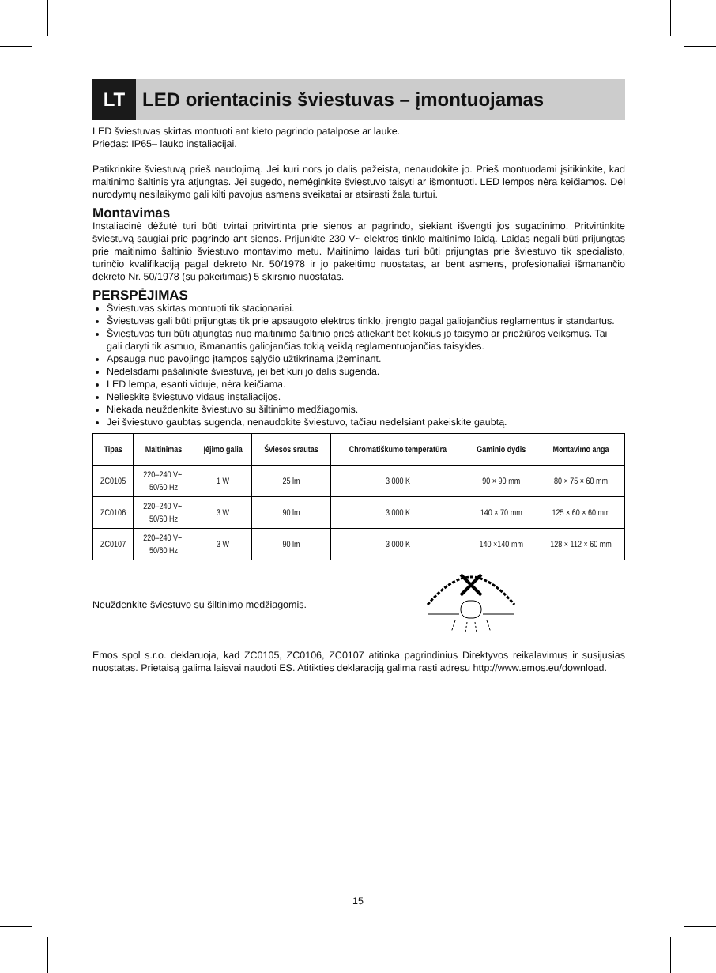LT LED orientacinis šviestuvas – įmontuojamas
LED šviestuvas skirtas montuoti ant kieto pagrindo patalpose ar lauke.
Priedas: IP65– lauko instaliacijai.
Patikrinkite šviestuvą prieš naudojimą. Jei kuri nors jo dalis pažeista, nenaudokite jo. Prieš montuodami įsitikinkite, kad maitinimo šaltinis yra atjungtas. Jei sugedo, nemėginkite šviestuvo taisyti ar išmontuoti. LED lempos nėra keičiamos. Dėl nurodymų nesilaikymo gali kilti pavojus asmens sveikatai ar atsirasti žala turtui.
Montavimas
Instaliacinė dėžutė turi būti tvirtai pritvirtinta prie sienos ar pagrindo, siekiant išvengti jos sugadinimo. Pritvirtinkite šviestuvą saugiai prie pagrindo ant sienos. Prijunkite 230 V~ elektros tinklo maitinimo laidą. Laidas negali būti prijungtas prie maitinimo šaltinio šviestuvo montavimo metu. Maitinimo laidas turi būti prijungtas prie šviestuvo tik specialisto, turinčio kvalifikaciją pagal dekreto Nr. 50/1978 ir jo pakeitimo nuostatas, ar bent asmens, profesionaliai išmanančio dekreto Nr. 50/1978 (su pakeitimais) 5 skirsnio nuostatas.
PERSPĖJIMAS
Šviestuvas skirtas montuoti tik stacionariai.
Šviestuvas gali būti prijungtas tik prie apsaugoto elektros tinklo, įrengto pagal galiojančius reglamentus ir standartus.
Šviestuvas turi būti atjungtas nuo maitinimo šaltinio prieš atliekant bet kokius jo taisymo ar priežiūros veiksmus. Tai gali daryti tik asmuo, išmanantis galiojančias tokią veiklą reglamentuojančias taisykles.
Apsauga nuo pavojingo įtampos sąlyčio užtikrinama įžeminant.
Nedelsdami pašalinkite šviestuvą, jei bet kuri jo dalis sugenda.
LED lempa, esanti viduje, nėra keičiama.
Nelieskite šviestuvo vidaus instaliacijos.
Niekada neuždenkite šviestuvo su šiltinimo medžiagomis.
Jei šviestuvo gaubtas sugenda, nenaudokite šviestuvo, tačiau nedelsiant pakeiskite gaubtą.
| Tipas | Maitinimas | Įėjimo galia | Šviesos srautas | Chromatiškumo temperatūra | Gaminio dydis | Montavimo anga |
| --- | --- | --- | --- | --- | --- | --- |
| ZC0105 | 220–240 V~, 50/60 Hz | 1 W | 25 lm | 3 000 K | 90 × 90 mm | 80 × 75 × 60 mm |
| ZC0106 | 220–240 V~, 50/60 Hz | 3 W | 90 lm | 3 000 K | 140 × 70 mm | 125 × 60 × 60 mm |
| ZC0107 | 220–240 V~, 50/60 Hz | 3 W | 90 lm | 3 000 K | 140 ×140 mm | 128 × 112 × 60 mm |
Neuždenkite šviestuvo su šiltinimo medžiagomis.
Emos spol s.r.o. deklaruoja, kad ZC0105, ZC0106, ZC0107 atitinka pagrindinius Direktyvos reikalavimus ir susijusias nuostatas. Prietaisą galima laisvai naudoti ES. Atitikties deklaraciją galima rasti adresu http://www.emos.eu/download.
15